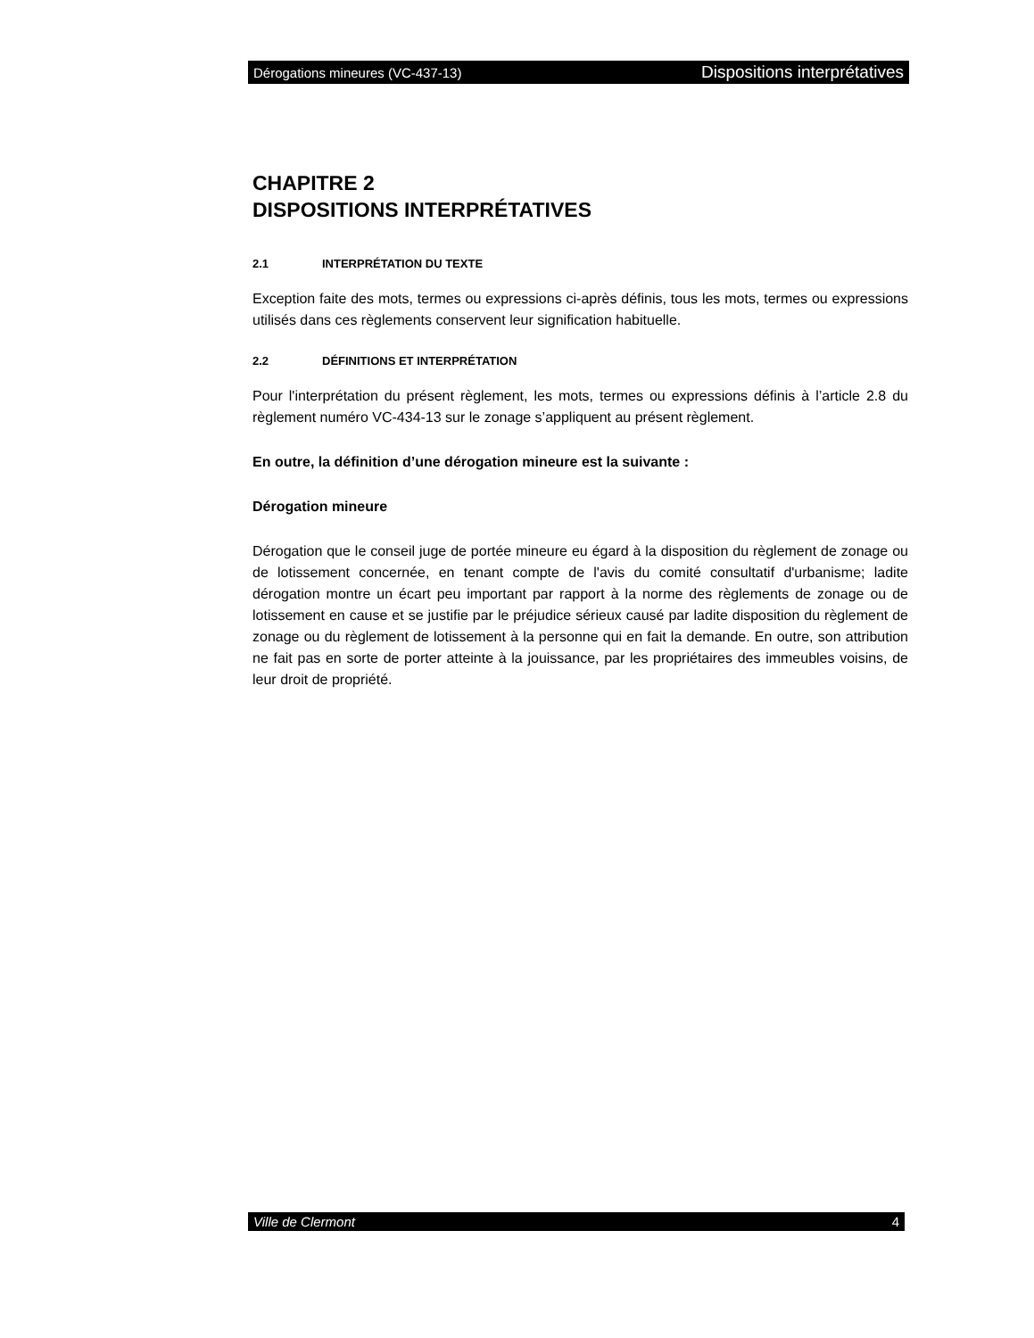Dérogations mineures (VC-437-13) Dispositions interprétatives
CHAPITRE 2
DISPOSITIONS INTERPRÉTATIVES
2.1 INTERPRÉTATION DU TEXTE
Exception faite des mots, termes ou expressions ci-après définis, tous les mots, termes ou expressions utilisés dans ces règlements conservent leur signification habituelle.
2.2 DÉFINITIONS ET INTERPRÉTATION
Pour l'interprétation du présent règlement, les mots, termes ou expressions définis à l’article 2.8 du règlement numéro VC-434-13 sur le zonage s’appliquent au présent règlement.
En outre, la définition d’une dérogation mineure est la suivante :
Dérogation mineure
Dérogation que le conseil juge de portée mineure eu égard à la disposition du règlement de zonage ou de lotissement concernée, en tenant compte de l'avis du comité consultatif d'urbanisme; ladite dérogation montre un écart peu important par rapport à la norme des règlements de zonage ou de lotissement en cause et se justifie par le préjudice sérieux causé par ladite disposition du règlement de zonage ou du règlement de lotissement à la personne qui en fait la demande. En outre, son attribution ne fait pas en sorte de porter atteinte à la jouissance, par les propriétaires des immeubles voisins, de leur droit de propriété.
Ville de Clermont 4